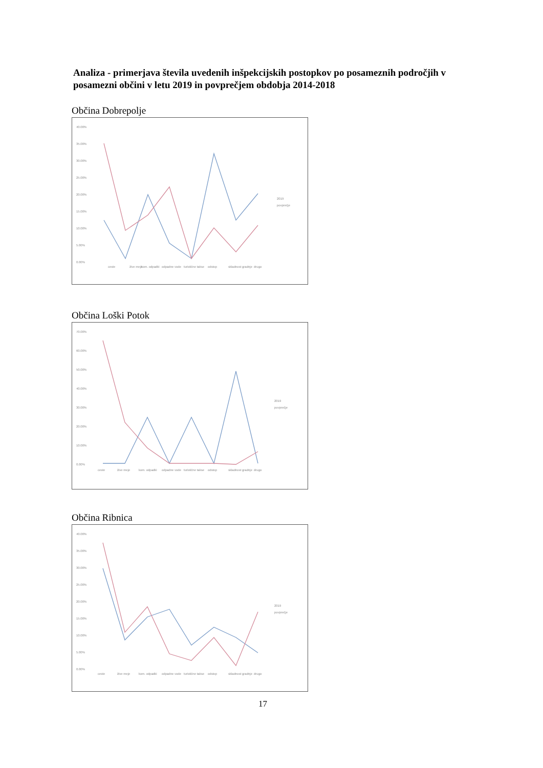Analiza - primerjava števila uvedenih inšpekcijskih postopkov po posameznih področjih v posamezni občini v letu 2019 in povprečjem obdobja 2014-2018
Občina Dobrepolje
40.00%
35.00%
30.00%
25.00%
20.00%
15.00%
10.00%
5.00%
0.00%
ceste
žive meje
kom. odpadki
odpadne vode
turistične takse
odstop
skladnost gradnje
drugo
2019
povprečje
Občina Loški Potok
70.00%
60.00%
50.00%
40.00%
30.00%
20.00%
10.00%
0.00%
ceste
žive meje
kom. odpadki
odpadne vode
turistične takse
odstop
skladnost gradnje
drugo
2019
povprečje
Občina Ribnica
40.00%
35.00%
30.00%
25.00%
20.00%
15.00%
10.00%
5.00%
0.00%
ceste
žive meje
kom. odpadki
odpadne vode
turistične takse
odstop
skladnost gradnje
drugo
2019
povprečje
17